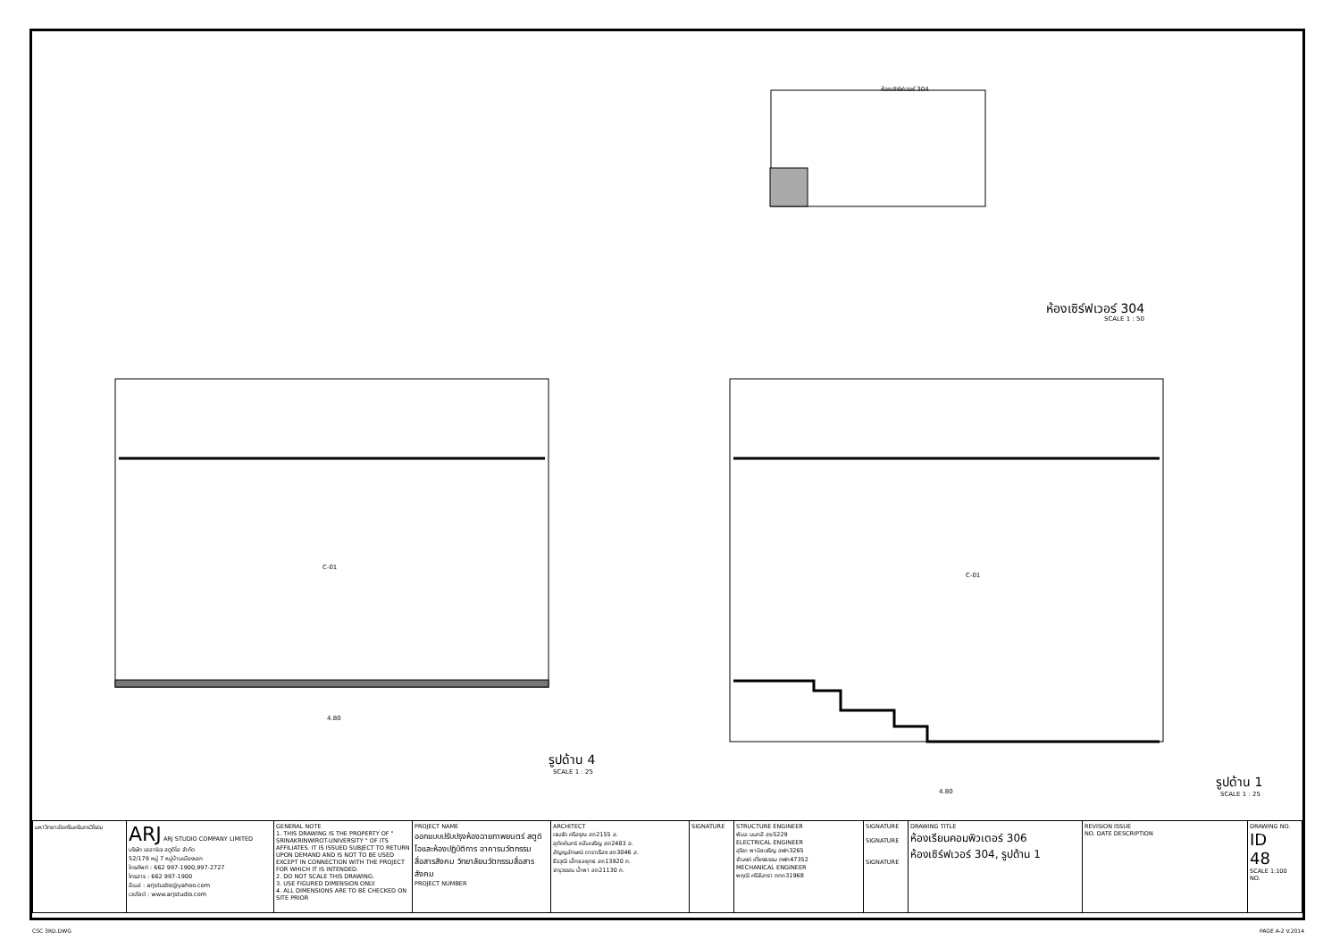ห้องเซิร์ฟเวอร์ 304
ห้องเซิร์ฟเวอร์ 304
SCALE 1 : 50
C-01
C-01
รูปด้าน 4
SCALE 1 : 25
รูปด้าน 1
SCALE 1 : 25
4.80
4.80
| มหาวิทยาลัยศรีนครินทรวิโรฒ | ARJ ARJ STUDIO COMPANY LIMITED บริษัท เออาร์เจ สตูดิโอ จำกัด 52/179 หมู่ 7 หมู่บ้านเมืองเอก โทรศัพท์ : 662 997-1900,997-2727 โทรสาร : 662 997-1900 อีเมล์ : arjstudio@yahoo.com เวปไซต์ : www.arjstudio.com | GENERAL NOTE 1. THIS DRAWING IS THE PROPERTY OF " SRINAKRINWIROT-UNIVERSITY " OF ITS AFFILIATES. IT IS ISSUED SUBJECT TO RETURN UPON DEMAND AND IS NOT TO BE USED EXCEPT IN CONNECTION WITH THE PROJECT FOR WHICH IT IS INTENDED. 2. DO NOT SCALE THIS DRAWING. 3. USE FIGURED DIMENSION ONLY. 4. ALL DIMENSIONS ARE TO BE CHECKED ON SITE PRIOR | PROJECT NAME ออกแบบปรับปรุงห้องฉายภาพยนตร์ สตูดิโอและห้องปฏิบัติการ อาคารนวัตกรรมสื่อสารสังคม วิทยาลัยนวัตกรรมสื่อสารสังคม PROJECT NUMBER | ARCHITECT เจนจัด ศรีอรุณ สถ2155 ส. สุภัคคินทร์ หลีมเจริญ สถ2483 ส. สัญญลักษณ์ ดาราเรือง สถ3046 ส. ธีรวุฒิ เล็กชลยุทธ สถ13920 ภ. จารุวรรณ น้ำพา สถ21130 ภ. | SIGNATURE | STRUCTURE ENGINEER พิมล นนทลี สย5229 ELECTRICAL ENGINEER สุริยะ พานิชเจริญ สฟก3265 จำนงค์ เที่ยงธรรม ภฟก47352 MECHANICAL ENGINEER พฤฒิ ศรีจันทรา ภกก31968 | SIGNATURE SIGNATURE SIGNATURE | DRAWING TITLE ห้องเรียนคอมพิวเตอร์ 306 ห้องเซิร์ฟเวอร์ 304, รูปด้าน 1 | REVISION ISSUE NO. DATE DESCRIPTION | DRAWING NO. ID 48 SCALE 1:100 NO. |
CSC 3RD.DWG PAGE A-2 V.2014